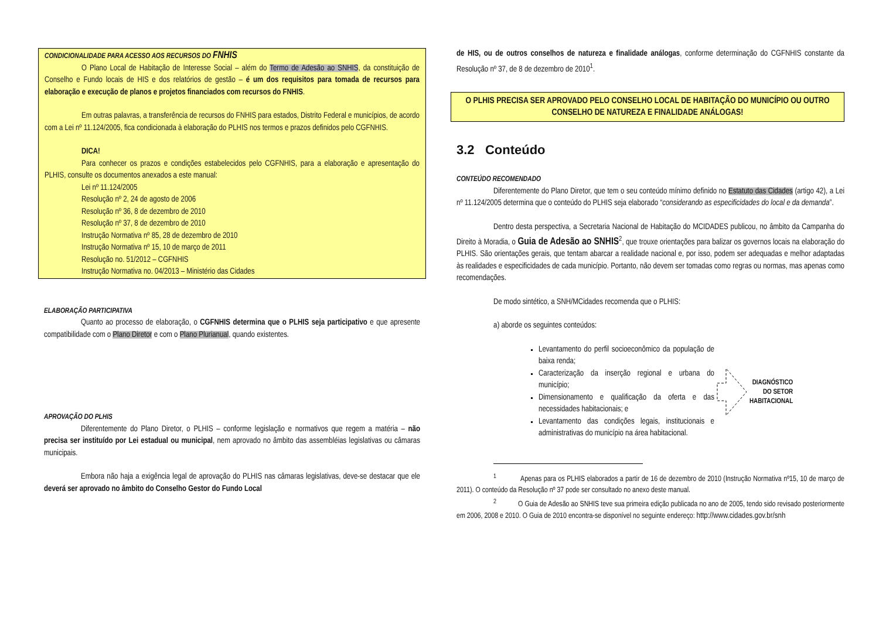CONDICIONALIDADE PARA ACESSO AOS RECURSOS DO FNHIS
O Plano Local de Habitação de Interesse Social – além do Termo de Adesão ao SNHIS, da constituição de Conselho e Fundo locais de HIS e dos relatórios de gestão – é um dos requisitos para tomada de recursos para elaboração e execução de planos e projetos financiados com recursos do FNHIS.
Em outras palavras, a transferência de recursos do FNHIS para estados, Distrito Federal e municípios, de acordo com a Lei nº 11.124/2005, fica condicionada à elaboração do PLHIS nos termos e prazos definidos pelo CGFNHIS.
DICA!
Para conhecer os prazos e condições estabelecidos pelo CGFNHIS, para a elaboração e apresentação do PLHIS, consulte os documentos anexados a este manual:
Lei nº 11.124/2005
Resolução nº 2, 24 de agosto de 2006
Resolução nº 36, 8 de dezembro de 2010
Resolução nº 37, 8 de dezembro de 2010
Instrução Normativa nº 85, 28 de dezembro de 2010
Instrução Normativa nº 15, 10 de março de 2011
Resolução no. 51/2012 – CGFNHIS
Instrução Normativa no. 04/2013 – Ministério das Cidades
ELABORAÇÃO PARTICIPATIVA
Quanto ao processo de elaboração, o CGFNHIS determina que o PLHIS seja participativo e que apresente compatibilidade com o Plano Diretor e com o Plano Plurianual, quando existentes.
APROVAÇÃO DO PLHIS
Diferentemente do Plano Diretor, o PLHIS – conforme legislação e normativos que regem a matéria – não precisa ser instituído por Lei estadual ou municipal, nem aprovado no âmbito das assembléias legislativas ou câmaras municipais.
Embora não haja a exigência legal de aprovação do PLHIS nas câmaras legislativas, deve-se destacar que ele deverá ser aprovado no âmbito do Conselho Gestor do Fundo Local
de HIS, ou de outros conselhos de natureza e finalidade análogas, conforme determinação do CGFNHIS constante da Resolução nº 37, de 8 de dezembro de 2010<sup>1</sup>.
O PLHIS PRECISA SER APROVADO PELO CONSELHO LOCAL DE HABITAÇÃO DO MUNICÍPIO OU OUTRO CONSELHO DE NATUREZA E FINALIDADE ANÁLOGAS!
3.2 Conteúdo
CONTEÚDO RECOMENDADO
Diferentemente do Plano Diretor, que tem o seu conteúdo mínimo definido no Estatuto das Cidades (artigo 42), a Lei nº 11.124/2005 determina que o conteúdo do PLHIS seja elaborado “considerando as especificidades do local e da demanda”.
Dentro desta perspectiva, a Secretaria Nacional de Habitação do MCIDADES publicou, no âmbito da Campanha do Direito à Moradia, o Guia de Adesão ao SNHIS<sup>2</sup>, que trouxe orientações para balizar os governos locais na elaboração do PLHIS. São orientações gerais, que tentam abarcar a realidade nacional e, por isso, podem ser adequadas e melhor adaptadas às realidades e especificidades de cada município. Portanto, não devem ser tomadas como regras ou normas, mas apenas como recomendações.
De modo sintético, a SNH/MCidades recomenda que o PLHIS:
a) aborde os seguintes conteúdos:
Levantamento do perfil socioeconômico da população de baixa renda;
Caracterização da inserção regional e urbana do município;
Dimensionamento e qualificação da oferta e das necessidades habitacionais; e
Levantamento das condições legais, institucionais e administrativas do município na área habitacional.
DIAGNÓSTICO
DO SETOR
HABITACIONAL
<sup>1</sup> Apenas para os PLHIS elaborados a partir de 16 de dezembro de 2010 (Instrução Normativa nº15, 10 de março de 2011). O conteúdo da Resolução nº 37 pode ser consultado no anexo deste manual.
<sup>2</sup> O Guia de Adesão ao SNHIS teve sua primeira edição publicada no ano de 2005, tendo sido revisado posteriormente em 2006, 2008 e 2010. O Guia de 2010 encontra-se disponível no seguinte endereço: http://www.cidades.gov.br/snh